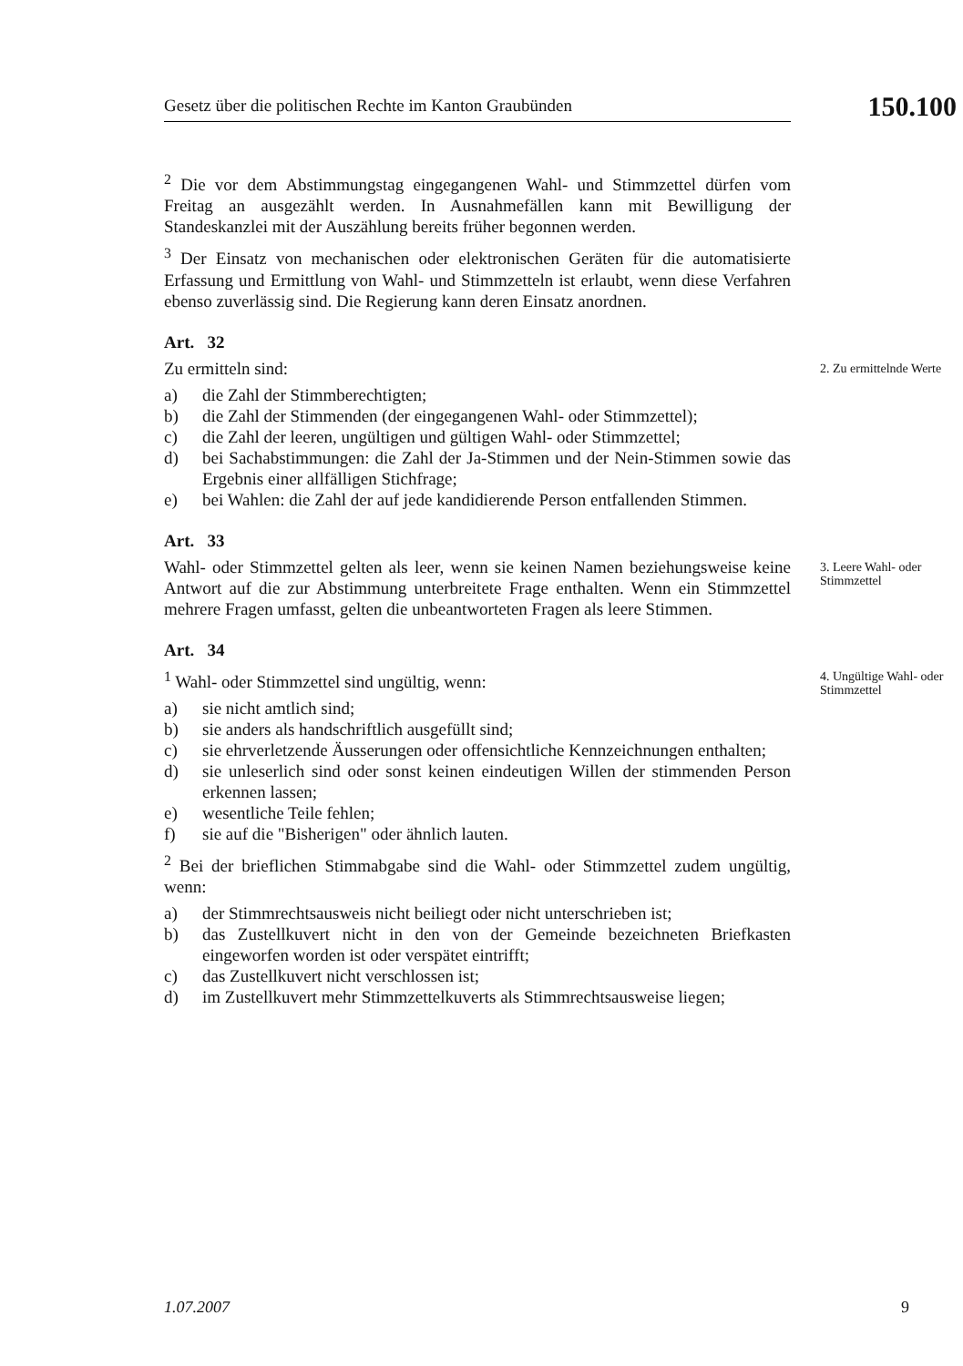Gesetz über die politischen Rechte im Kanton Graubünden
150.100
<sup>2</sup> Die vor dem Abstimmungstag eingegangenen Wahl- und Stimmzettel dürfen vom Freitag an ausgezählt werden. In Ausnahmefällen kann mit Bewilligung der Standeskanzlei mit der Auszählung bereits früher begonnen werden.
<sup>3</sup> Der Einsatz von mechanischen oder elektronischen Geräten für die automatisierte Erfassung und Ermittlung von Wahl- und Stimmzetteln ist erlaubt, wenn diese Verfahren ebenso zuverlässig sind. Die Regierung kann deren Einsatz anordnen.
Art. 32
Zu ermitteln sind:
a) die Zahl der Stimmberechtigten;
b) die Zahl der Stimmenden (der eingegangenen Wahl- oder Stimmzettel);
c) die Zahl der leeren, ungültigen und gültigen Wahl- oder Stimmzettel;
d) bei Sachabstimmungen: die Zahl der Ja-Stimmen und der Nein-Stimmen sowie das Ergebnis einer allfälligen Stichfrage;
e) bei Wahlen: die Zahl der auf jede kandidierende Person entfallenden Stimmen.
Art. 33
2. Zu ermittelnde Werte
Wahl- oder Stimmzettel gelten als leer, wenn sie keinen Namen beziehungsweise keine Antwort auf die zur Abstimmung unterbreitete Frage enthalten. Wenn ein Stimmzettel mehrere Fragen umfasst, gelten die unbeantworteten Fragen als leere Stimmen.
Art. 34
3. Leere Wahl- oder Stimmzettel
<sup>1</sup> Wahl- oder Stimmzettel sind ungültig, wenn:
a) sie nicht amtlich sind;
b) sie anders als handschriftlich ausgefüllt sind;
c) sie ehrverletzende Äusserungen oder offensichtliche Kennzeichnungen enthalten;
d) sie unleserlich sind oder sonst keinen eindeutigen Willen der stimmenden Person erkennen lassen;
e) wesentliche Teile fehlen;
f) sie auf die "Bisherigen" oder ähnlich lauten.
<sup>2</sup> Bei der brieflichen Stimmabgabe sind die Wahl- oder Stimmzettel zudem ungültig, wenn:
a) der Stimmrechtsausweis nicht beiliegt oder nicht unterschrieben ist;
b) das Zustellkuvert nicht in den von der Gemeinde bezeichneten Briefkasten eingeworfen worden ist oder verspätet eintrifft;
c) das Zustellkuvert nicht verschlossen ist;
d) im Zustellkuvert mehr Stimmzettelkuverts als Stimmrechtsausweise liegen;
4. Ungültige Wahl- oder Stimmzettel
1.07.2007 9